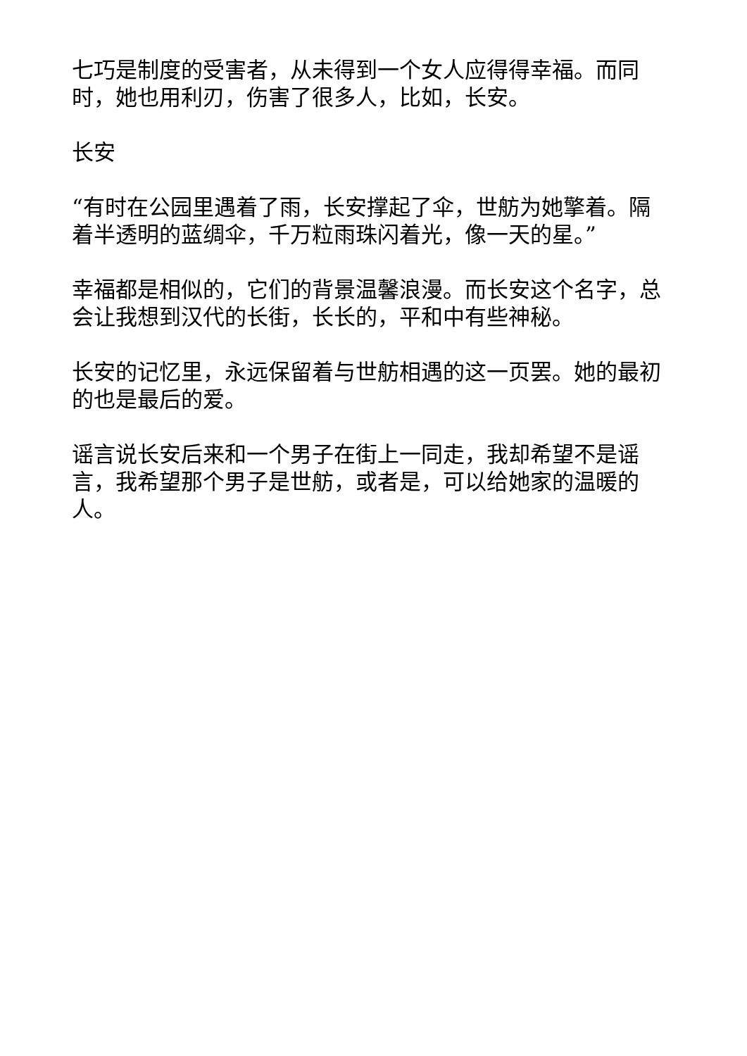七巧是制度的受害者，从未得到一个女人应得得幸福。而同时，她也用利刃，伤害了很多人，比如，长安。
长安
“有时在公园里遇着了雨，长安撑起了伞，世舫为她擎着。隔着半透明的蓝绸伞，千万粒雨珠闪着光，像一天的星。”
幸福都是相似的，它们的背景温馨浪漫。而长安这个名字，总会让我想到汉代的长街，长长的，平和中有些神秘。
长安的记忆里，永远保留着与世舫相遇的这一页罢。她的最初的也是最后的爱。
谣言说长安后来和一个男子在街上一同走，我却希望不是谣言，我希望那个男子是世舫，或者是，可以给她家的温暖的人。